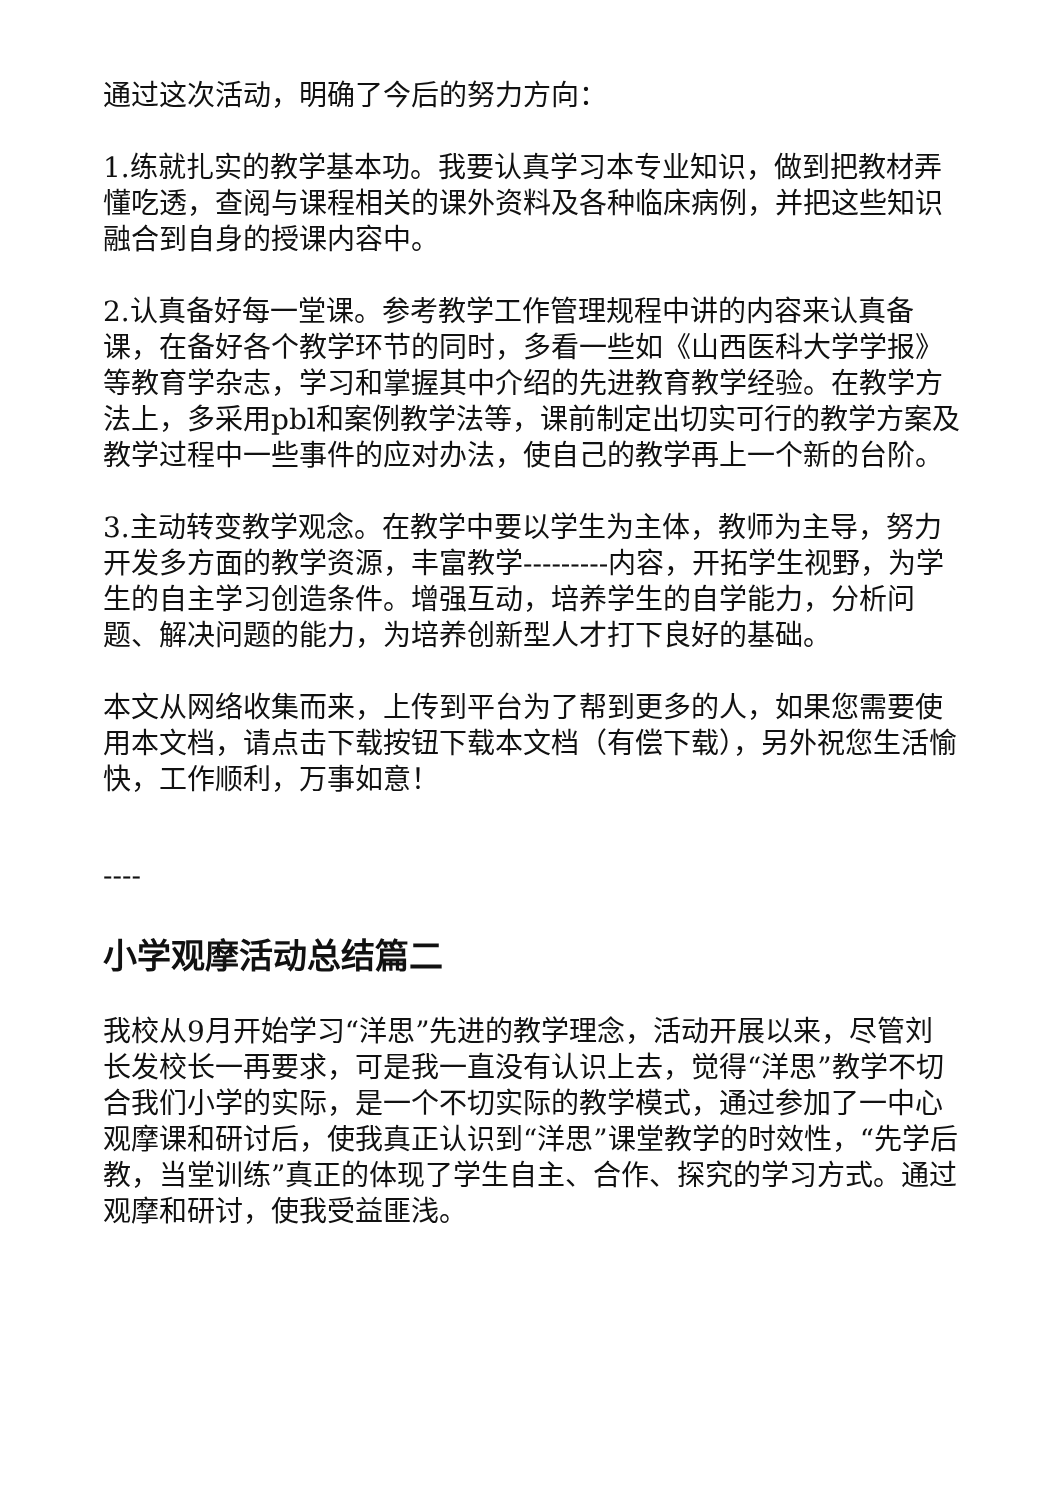通过这次活动，明确了今后的努力方向：
1.练就扎实的教学基本功。我要认真学习本专业知识，做到把教材弄懂吃透，查阅与课程相关的课外资料及各种临床病例，并把这些知识融合到自身的授课内容中。
2.认真备好每一堂课。参考教学工作管理规程中讲的内容来认真备课，在备好各个教学环节的同时，多看一些如《山西医科大学学报》等教育学杂志，学习和掌握其中介绍的先进教育教学经验。在教学方法上，多采用pbl和案例教学法等，课前制定出切实可行的教学方案及教学过程中一些事件的应对办法，使自己的教学再上一个新的台阶。
3.主动转变教学观念。在教学中要以学生为主体，教师为主导，努力开发多方面的教学资源，丰富教学---------内容，开拓学生视野，为学生的自主学习创造条件。增强互动，培养学生的自学能力，分析问题、解决问题的能力，为培养创新型人才打下良好的基础。
本文从网络收集而来，上传到平台为了帮到更多的人，如果您需要使用本文档，请点击下载按钮下载本文档（有偿下载），另外祝您生活愉快，工作顺利，万事如意！
----
小学观摩活动总结篇二
我校从9月开始学习“洋思”先进的教学理念，活动开展以来，尽管刘长发校长一再要求，可是我一直没有认识上去，觉得“洋思”教学不切合我们小学的实际，是一个不切实际的教学模式，通过参加了一中心观摩课和研讨后，使我真正认识到“洋思”课堂教学的时效性，“先学后教，当堂训练”真正的体现了学生自主、合作、探究的学习方式。通过观摩和研讨，使我受益匪浅。